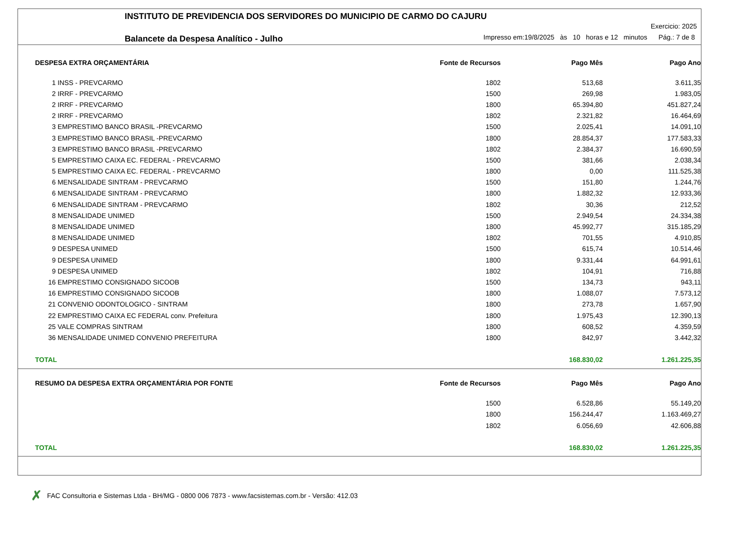INSTITUTO DE PREVIDENCIA DOS SERVIDORES DO MUNICIPIO DE CARMO DO CAJURU
Exercicio: 2025
Balancete da Despesa Analítico - Julho
Impresso em:19/8/2025 às 10 horas e 12 minutos Pág.: 7 de 8
| DESPESA EXTRA ORÇAMENTÁRIA | Fonte de Recursos | Pago Mês | Pago Ano |
| --- | --- | --- | --- |
| 1 INSS - PREVCARMO | 1802 | 513,68 | 3.611,35 |
| 2 IRRF - PREVCARMO | 1500 | 269,98 | 1.983,05 |
| 2 IRRF - PREVCARMO | 1800 | 65.394,80 | 451.827,24 |
| 2 IRRF - PREVCARMO | 1802 | 2.321,82 | 16.464,69 |
| 3 EMPRESTIMO BANCO BRASIL -PREVCARMO | 1500 | 2.025,41 | 14.091,10 |
| 3 EMPRESTIMO BANCO BRASIL -PREVCARMO | 1800 | 28.854,37 | 177.583,33 |
| 3 EMPRESTIMO BANCO BRASIL -PREVCARMO | 1802 | 2.384,37 | 16.690,59 |
| 5 EMPRESTIMO CAIXA EC. FEDERAL - PREVCARMO | 1500 | 381,66 | 2.038,34 |
| 5 EMPRESTIMO CAIXA EC. FEDERAL - PREVCARMO | 1800 | 0,00 | 111.525,38 |
| 6 MENSALIDADE SINTRAM - PREVCARMO | 1500 | 151,80 | 1.244,76 |
| 6 MENSALIDADE SINTRAM - PREVCARMO | 1800 | 1.882,32 | 12.933,36 |
| 6 MENSALIDADE SINTRAM - PREVCARMO | 1802 | 30,36 | 212,52 |
| 8 MENSALIDADE UNIMED | 1500 | 2.949,54 | 24.334,38 |
| 8 MENSALIDADE UNIMED | 1800 | 45.992,77 | 315.185,29 |
| 8 MENSALIDADE UNIMED | 1802 | 701,55 | 4.910,85 |
| 9 DESPESA UNIMED | 1500 | 615,74 | 10.514,46 |
| 9 DESPESA UNIMED | 1800 | 9.331,44 | 64.991,61 |
| 9 DESPESA UNIMED | 1802 | 104,91 | 716,88 |
| 16 EMPRESTIMO CONSIGNADO SICOOB | 1500 | 134,73 | 943,11 |
| 16 EMPRESTIMO CONSIGNADO SICOOB | 1800 | 1.088,07 | 7.573,12 |
| 21 CONVENIO ODONTOLOGICO - SINTRAM | 1800 | 273,78 | 1.657,90 |
| 22 EMPRESTIMO CAIXA EC FEDERAL conv. Prefeitura | 1800 | 1.975,43 | 12.390,13 |
| 25 VALE COMPRAS SINTRAM | 1800 | 608,52 | 4.359,59 |
| 36 MENSALIDADE UNIMED CONVENIO PREFEITURA | 1800 | 842,97 | 3.442,32 |
| TOTAL | | 168.830,02 | 1.261.225,35 |
| RESUMO DA DESPESA EXTRA ORÇAMENTÁRIA POR FONTE | Fonte de Recursos | Pago Mês | Pago Ano |
| --- | --- | --- | --- |
| | 1500 | 6.528,86 | 55.149,20 |
| | 1800 | 156.244,47 | 1.163.469,27 |
| | 1802 | 6.056,69 | 42.606,88 |
| TOTAL | | 168.830,02 | 1.261.225,35 |
✗ FAC Consultoria e Sistemas Ltda - BH/MG - 0800 006 7873 - www.facsistemas.com.br - Versão: 412.03